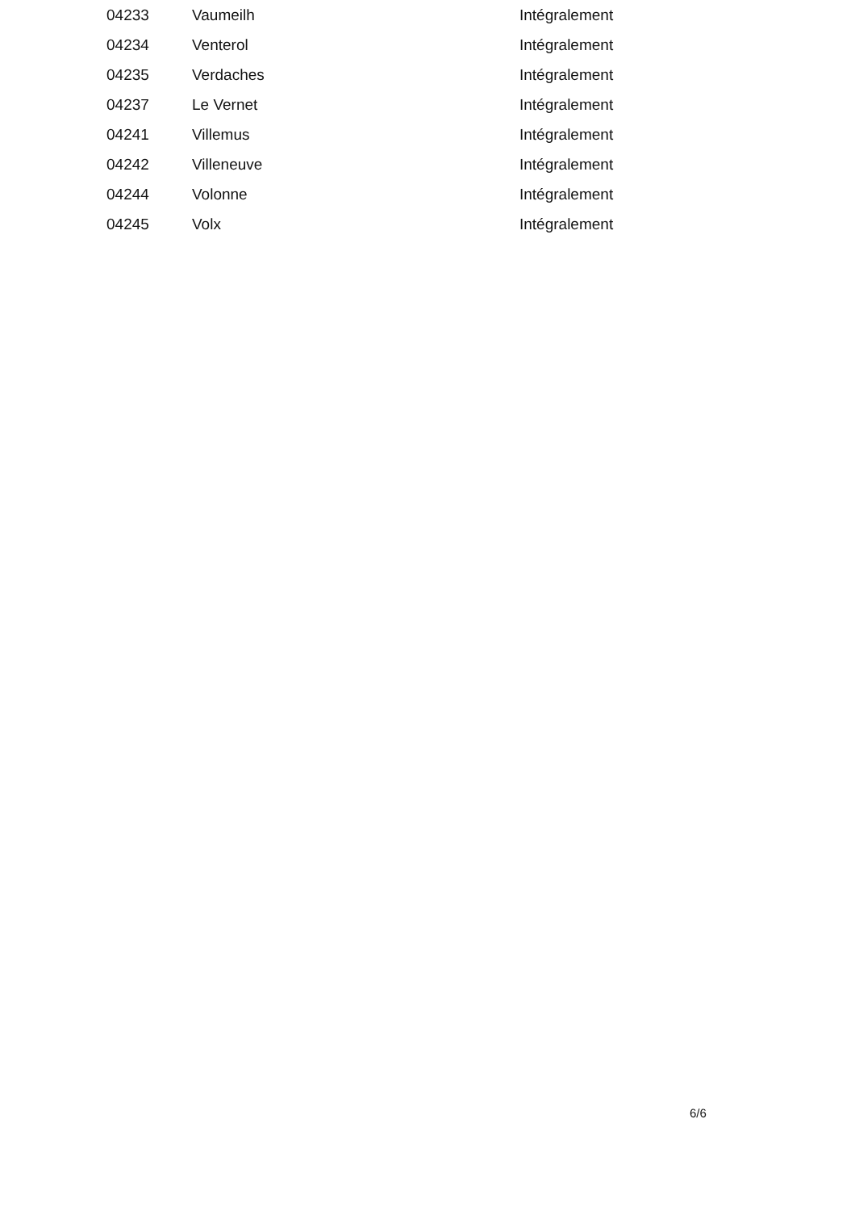| 04233 | Vaumeilh | Intégralement |
| 04234 | Venterol | Intégralement |
| 04235 | Verdaches | Intégralement |
| 04237 | Le Vernet | Intégralement |
| 04241 | Villemus | Intégralement |
| 04242 | Villeneuve | Intégralement |
| 04244 | Volonne | Intégralement |
| 04245 | Volx | Intégralement |
6/6